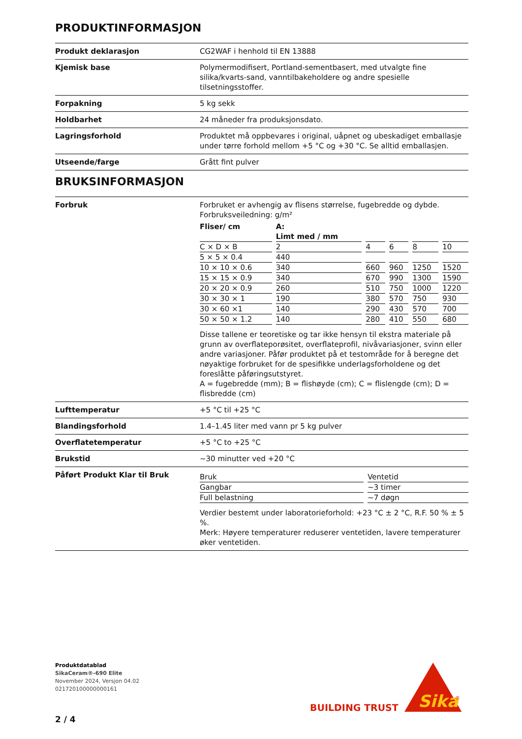PRODUKTINFORMASJON
| Produkt deklarasjon | CG2WAF i henhold til EN 13888 |
| Kjemisk base | Polymermodifisert, Portland-sementbasert, med utvalgte fine silika/kvarts-sand, vanntilbakeholdere og andre spesielle tilsetningsstoffer. |
| Forpakning | 5 kg sekk |
| Holdbarhet | 24 måneder fra produksjonsdato. |
| Lagringsforhold | Produktet må oppbevares i original, uåpnet og ubeskadiget emballasje under tørre forhold mellom +5 °C og +30 °C. Se alltid emballasjen. |
| Utseende/farge | Grått fint pulver |
BRUKSINFORMASJON
| Forbruk | Forbruket er avhengig av flisens størrelse, fugebredde og dybde. Forbruksveiledning: g/m² / Fliser/ cm / A: Limt med / mm / / / / / / --- / --- / --- / --- / --- / --- / / C × D × B / 2 / 4 / 6 / 8 / 10 / / 5 × 5 × 0.4 / 440 / / / / / / 10 × 10 × 0.6 / 340 / 660 / 960 / 1250 / 1520 / / 15 × 15 × 0.9 / 340 / 670 / 990 / 1300 / 1590 / / 20 × 20 × 0.9 / 260 / 510 / 750 / 1000 / 1220 / / 30 × 30 × 1 / 190 / 380 / 570 / 750 / 930 / / 30 × 60 ×1 / 140 / 290 / 430 / 570 / 700 / / 50 × 50 × 1.2 / 140 / 280 / 410 / 550 / 680 / Disse tallene er teoretiske og tar ikke hensyn til ekstra materiale på grunn av overflateporøsitet, overflateprofil, nivåvariasjoner, svinn eller andre variasjoner. Påfør produktet på et testområde for å beregne det nøyaktige forbruket for de spesifikke underlagsforholdene og det foreslåtte påføringsutstyret. A = fugebredde (mm); B = flishøyde (cm); C = flislengde (cm); D = flisbredde (cm) |
| Lufttemperatur | +5 °C til +25 °C |
| Blandingsforhold | 1.4–1.45 liter med vann pr 5 kg pulver |
| Overflatetemperatur | +5 °C to +25 °C |
| Brukstid | ~30 minutter ved +20 °C |
| Påført Produkt Klar til Bruk | / Bruk / Ventetid / / Gangbar / ~3 timer / / Full belastning / ~7 døgn / Verdier bestemt under laboratorieforhold: +23 °C ± 2 °C, R.F. 50 % ± 5 %. Merk: Høyere temperaturer reduserer ventetiden, lavere temperaturer øker ventetiden. |
Produktdatablad
SikaCeram®-690 Elite
November 2024, Versjon 04.02
021720100000000161
2 / 4
BUILDING TRUST
Sika
®